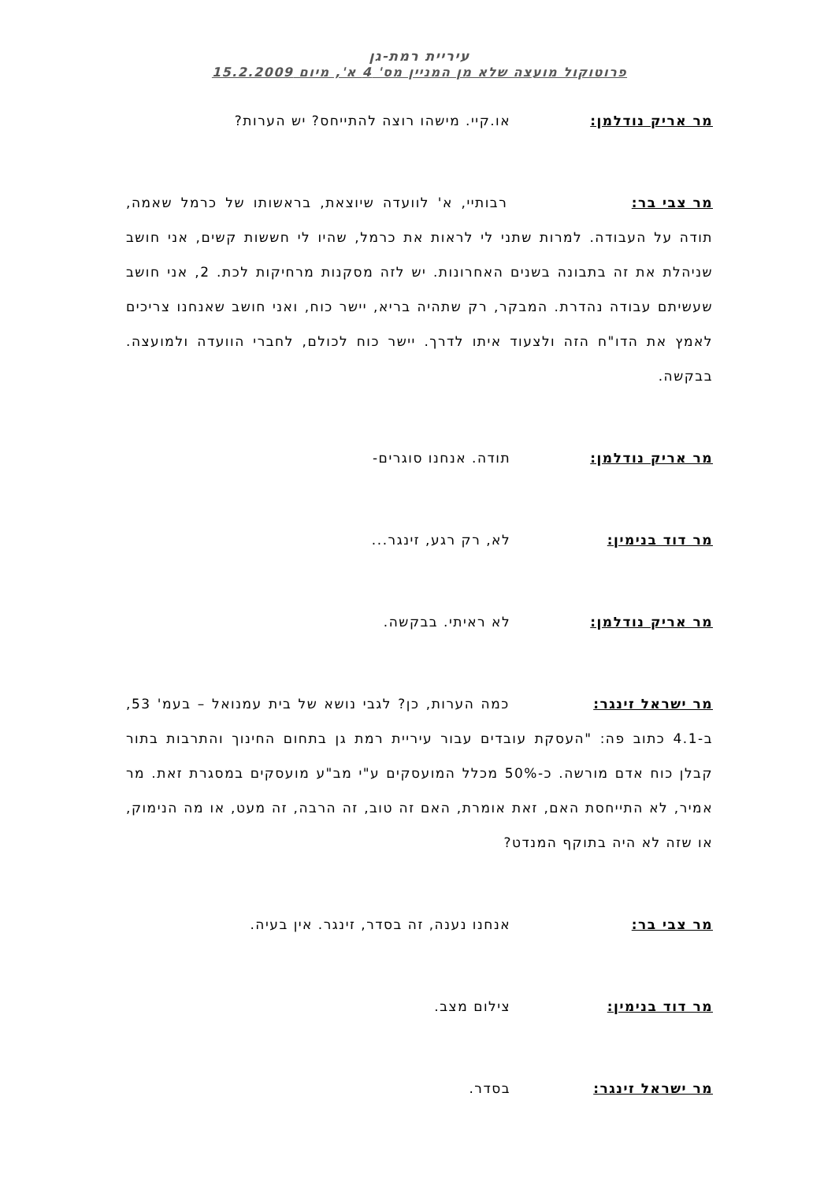עיריית רמת-גן
פרוטוקול מועצה שלא מן המניין מס' 4 א', מיום 15.2.2009
מר אריק נודלמן: או.קיי. מישהו רוצה להתייחס? יש הערות?
מר צבי בר: רבותיי, א' לוועדה שיוצאת, בראשותו של כרמל שאמה, תודה על העבודה. למרות שתני לי לראות את כרמל, שהיו לי חששות קשים, אני חושב שניהלת את זה בתבונה בשנים האחרונות. יש לזה מסקנות מרחיקות לכת. 2, אני חושב שעשיתם עבודה נהדרת. המבקר, רק שתהיה בריא, יישר כוח, ואני חושב שאנחנו צריכים לאמץ את הדו"ח הזה ולצעוד איתו לדרך. יישר כוח לכולם, לחברי הוועדה ולמועצה. בבקשה.
מר אריק נודלמן: תודה. אנחנו סוגרים-
מר דוד בנימין: לא, רק רגע, זינגר...
מר אריק נודלמן: לא ראיתי. בבקשה.
מר ישראל זינגר: כמה הערות, כן? לגבי נושא של בית עמנואל – בעמ' 53, ב-4.1 כתוב פה: "העסקת עובדים עבור עיריית רמת גן בתחום החינוך והתרבות בתור קבלן כוח אדם מורשה. כ-50% מכלל המועסקים ע"י מב"ע מועסקים במסגרת זאת. מר אמיר, לא התייחסת האם, זאת אומרת, האם זה טוב, זה הרבה, זה מעט, או מה הנימוק, או שזה לא היה בתוקף המנדט?
מר צבי בר: אנחנו נענה, זה בסדר, זינגר. אין בעיה.
מר דוד בנימין: צילום מצב.
מר ישראל זינגר: בסדר.